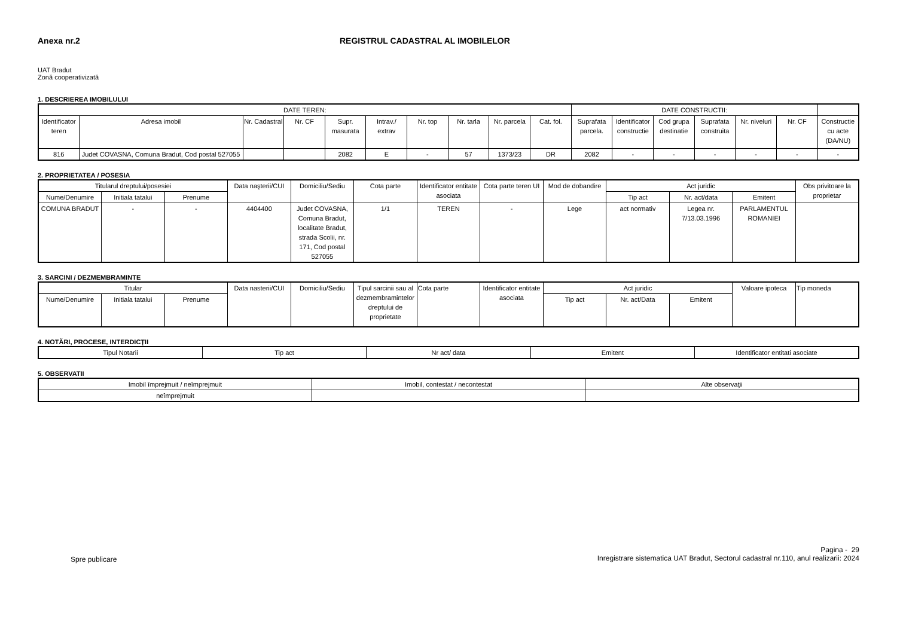Anexa nr.2 REGISTRUL CADASTRAL AL IMOBILELOR
UAT Bradut
Zonă cooperativizată
1. DESCRIEREA IMOBILULUI
| DATE TEREN: | | | | | | | | | | DATE CONSTRUCTII: | | | | | | |
| --- | --- | --- | --- | --- | --- | --- | --- | --- | --- | --- | --- | --- | --- | --- | --- | --- |
| Identificator teren | Adresa imobil | Nr. Cadastral | Nr. CF | Supr. masurata | Intrav./ extrav | Nr. top | Nr. tarla | Nr. parcela | Cat. fol. | Suprafata parcela. | Identificator constructie | Cod grupa destinatie | Suprafata construita | Nr. niveluri | Nr. CF | Constructie cu acte (DA/NU) |
| 816 | Judet COVASNA, Comuna Bradut, Cod postal 527055 | | | 2082 | E | - | 57 | 1373/23 | DR | 2082 | - | - | - | - | - | - |
2. PROPRIETATEA / POSESIA
| Titularul dreptului/posesiei | | | Data naşterii/CUI | Domiciliu/Sediu | Cota parte | Identificator entitate asociata | Cota parte teren UI | Mod de dobandire | Act juridic | | | Obs privitoare la proprietar |
| --- | --- | --- | --- | --- | --- | --- | --- | --- | --- | --- | --- | --- |
| Nume/Denumire | Initiala tatalui | Prenume | | | | | | | Tip act | Nr. act/data | Emitent | |
| COMUNA BRADUT | - | - | 4404400 | Judet COVASNA, Comuna Bradut, localitate Bradut, strada Scolii, nr. 171, Cod postal 527055 | 1/1 | TEREN | - | Lege | act normativ | Legea nr. 7/13.03.1996 | PARLAMENTUL ROMANIEI | |
3. SARCINI / DEZMEMBRAMINTE
| Titular | | | Data nasterii/CUI | Domiciliu/Sediu | Tipul sarcinii sau al dezmembramintelor dreptului de proprietate | Cota parte | Identificator entitate asociata | Act juridic | | | Valoare ipoteca | Tip moneda |
| --- | --- | --- | --- | --- | --- | --- | --- | --- | --- | --- | --- | --- |
| Nume/Denumire | Initiala tatalui | Prenume | | | | | | Tip act | Nr. act/Data | Emitent | | |
4. NOTĂRI, PROCESE, INTERDICŢII
| Tipul Notarii | Tip act | Nr act/ data | Emitent | Identificator entitati asociate |
| --- | --- | --- | --- | --- |
5. OBSERVATII
| Imobil împrejmuit / neîmprejmuit | Imobil, contestat / necontestat | Alte observaţii |
| --- | --- | --- |
| neîmprejmuit | | |
Spre publicare
Pagina - 29
Inregistrare sistematica UAT Bradut, Sectorul cadastral nr.110, anul realizarii: 2024